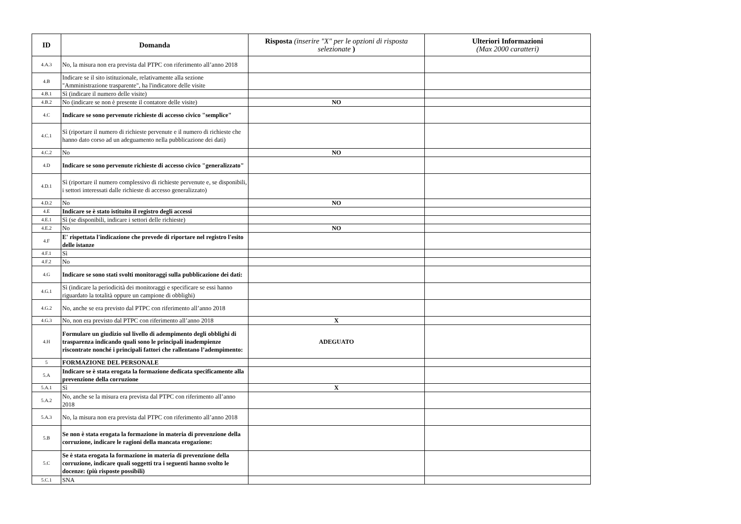| ID | Domanda | Risposta (inserire "X" per le opzioni di risposta selezionate ) | Ulteriori Informazioni (Max 2000 caratteri) |
| --- | --- | --- | --- |
| 4.A.3 | No, la misura non era prevista dal PTPC con riferimento all’anno 2018 | | |
| 4.B | Indicare se il sito istituzionale, relativamente alla sezione "Amministrazione trasparente", ha l'indicatore delle visite | | |
| 4.B.1 | Sì (indicare il numero delle visite) | | |
| 4.B.2 | No (indicare se non è presente il contatore delle visite) | NO | |
| 4.C | Indicare se sono pervenute richieste di accesso civico "semplice" | | |
| 4.C.1 | Sì (riportare il numero di richieste pervenute e il numero di richieste che hanno dato corso ad un adeguamento nella pubblicazione dei dati) | | |
| 4.C.2 | No | NO | |
| 4.D | Indicare se sono pervenute richieste di accesso civico "generalizzato" | | |
| 4.D.1 | Sì (riportare il numero complessivo di richieste pervenute e, se disponibili, i settori interessati dalle richieste di accesso generalizzato) | | |
| 4.D.2 | No | NO | |
| 4.E | Indicare se è stato istituito il registro degli accessi | | |
| 4.E.1 | Sì (se disponibili, indicare i settori delle richieste) | | |
| 4.E.2 | No | NO | |
| 4.F | E' rispettata l'indicazione che prevede di riportare nel registro l'esito delle istanze | | |
| 4.F.1 | Sì | | |
| 4.F.2 | No | | |
| 4.G | Indicare se sono stati svolti monitoraggi sulla pubblicazione dei dati: | | |
| 4.G.1 | Sì (indicare la periodicità dei monitoraggi e specificare se essi hanno riguardato la totalità oppure un campione di obblighi) | | |
| 4.G.2 | No, anche se era previsto dal PTPC con riferimento all’anno 2018 | | |
| 4.G.3 | No, non era previsto dal PTPC con riferimento all’anno 2018 | X | |
| 4.H | Formulare un giudizio sul livello di adempimento degli obblighi di trasparenza indicando quali sono le principali inadempienze riscontrate nonché i principali fattori che rallentano l’adempimento: | ADEGUATO | |
| 5 | FORMAZIONE DEL PERSONALE | | |
| 5.A | Indicare se è stata erogata la formazione dedicata specificamente alla prevenzione della corruzione | | |
| 5.A.1 | Sì | X | |
| 5.A.2 | No, anche se la misura era prevista dal PTPC con riferimento all’anno 2018 | | |
| 5.A.3 | No, la misura non era prevista dal PTPC con riferimento all’anno 2018 | | |
| 5.B | Se non è stata erogata la formazione in materia di prevenzione della corruzione, indicare le ragioni della mancata erogazione: | | |
| 5.C | Se è stata erogata la formazione in materia di prevenzione della corruzione, indicare quali soggetti tra i seguenti hanno svolto le docenze: (più risposte possibili) | | |
| 5.C.1 | SNA | | |